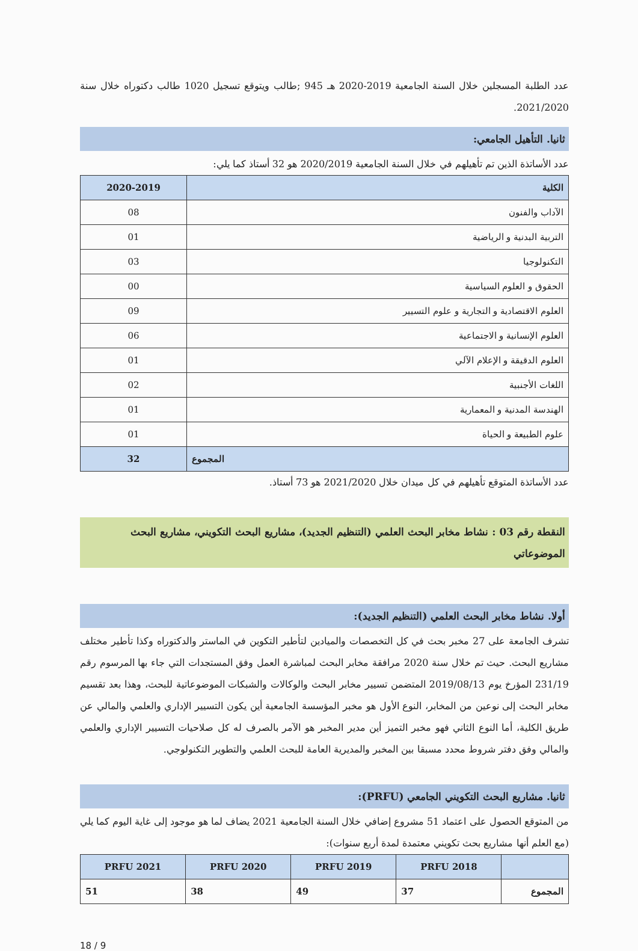عدد الطلبة المسجلين خلال السنة الجامعية 2019-2020 هـ 945 ;طالب ويتوقع تسجيل 1020 طالب دكتوراه خلال سنة 2021/2020.
ثانيا. التأهيل الجامعي:
عدد الأساتذة الذين تم تأهيلهم في خلال السنة الجامعية 2020/2019 هو 32 أستاذ كما يلي:
| الكلية | 2020-2019 |
| --- | --- |
| الآداب والفنون | 08 |
| التربية البدنية و الرياضية | 01 |
| التكنولوجيا | 03 |
| الحقوق و العلوم السياسية | 00 |
| العلوم الاقتصادية و التجارية و علوم التسيير | 09 |
| العلوم الإنسانية و الاجتماعية | 06 |
| العلوم الدقيقة و الإعلام الآلي | 01 |
| اللغات الأجنبية | 02 |
| الهندسة المدنية و المعمارية | 01 |
| علوم الطبيعة و الحياة | 01 |
| المجموع | 32 |
عدد الأساتذة المتوقع تأهيلهم في كل ميدان خلال 2021/2020 هو 73 أستاذ.
النقطة رقم 03 : نشاط مخابر البحث العلمي (التنظيم الجديد)، مشاريع البحث التكويني، مشاريع البحث الموضوعاتي
أولا. نشاط مخابر البحث العلمي (التنظيم الجديد):
تشرف الجامعة على 27 مخبر بحث في كل التخصصات والميادين لتأطير التكوين في الماستر والدكتوراه وكذا تأطير مختلف مشاريع البحث. حيث تم خلال سنة 2020 مرافقة مخابر البحث لمباشرة العمل وفق المستجدات التي جاء بها المرسوم رقم 231/19 المؤرخ يوم 2019/08/13 المتضمن تسيير مخابر البحث والوكالات والشبكات الموضوعاتية للبحث، وهذا بعد تقسيم مخابر البحث إلى نوعين من المخابر، النوع الأول هو مخبر المؤسسة الجامعية أين يكون التسيير الإداري والعلمي والمالي عن طريق الكلية، أما النوع الثاني فهو مخبر التميز أين مدير المخبر هو الآمر بالصرف له كل صلاحيات التسيير الإداري والعلمي والمالي وفق دفتر شروط محدد مسبقا بين المخبر والمديرية العامة للبحث العلمي والتطوير التكنولوجي.
ثانيا. مشاريع البحث التكويني الجامعي (PRFU):
من المتوقع الحصول على اعتماد 51 مشروع إضافي خلال السنة الجامعية 2021 يضاف لما هو موجود إلى غاية اليوم كما يلي (مع العلم أنها مشاريع بحث تكويني معتمدة لمدة أربع سنوات):
| | 2018 PRFU | PRFU 2019 | PRFU 2020 | PRFU 2021 |
| --- | --- | --- | --- | --- |
| المجموع | 37 | 49 | 38 | 51 |
18 / 9